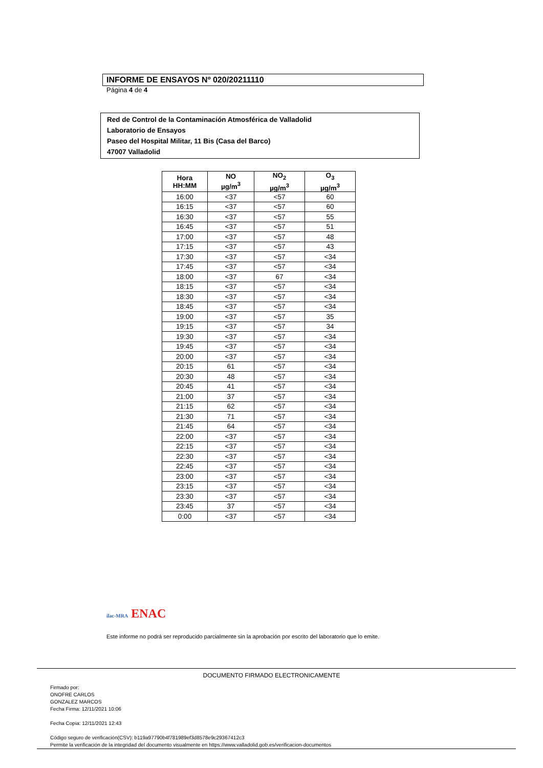INFORME DE ENSAYOS Nº 020/20211110
Página 4 de 4
Red de Control de la Contaminación Atmosférica de Valladolid
Laboratorio de Ensayos
Paseo del Hospital Militar, 11 Bis (Casa del Barco)
47007 Valladolid
| Hora HH:MM | NO µg/m<sup>3</sup> | NO<sub>2</sub> µg/m<sup>3</sup> | O<sub>3</sub> µg/m<sup>3</sup> |
| --- | --- | --- | --- |
| 16:00 | <37 | <57 | 60 |
| 16:15 | <37 | <57 | 60 |
| 16:30 | <37 | <57 | 55 |
| 16:45 | <37 | <57 | 51 |
| 17:00 | <37 | <57 | 48 |
| 17:15 | <37 | <57 | 43 |
| 17:30 | <37 | <57 | <34 |
| 17:45 | <37 | <57 | <34 |
| 18:00 | <37 | 67 | <34 |
| 18:15 | <37 | <57 | <34 |
| 18:30 | <37 | <57 | <34 |
| 18:45 | <37 | <57 | <34 |
| 19:00 | <37 | <57 | 35 |
| 19:15 | <37 | <57 | 34 |
| 19:30 | <37 | <57 | <34 |
| 19:45 | <37 | <57 | <34 |
| 20:00 | <37 | <57 | <34 |
| 20:15 | 61 | <57 | <34 |
| 20:30 | 48 | <57 | <34 |
| 20:45 | 41 | <57 | <34 |
| 21:00 | 37 | <57 | <34 |
| 21:15 | 62 | <57 | <34 |
| 21:30 | 71 | <57 | <34 |
| 21:45 | 64 | <57 | <34 |
| 22:00 | <37 | <57 | <34 |
| 22:15 | <37 | <57 | <34 |
| 22:30 | <37 | <57 | <34 |
| 22:45 | <37 | <57 | <34 |
| 23:00 | <37 | <57 | <34 |
| 23:15 | <37 | <57 | <34 |
| 23:30 | <37 | <57 | <34 |
| 23:45 | 37 | <57 | <34 |
| 0:00 | <37 | <57 | <34 |
ilac-MRA ENAC
Este informe no podrá ser reproducido parcialmente sin la aprobación por escrito del laboratorio que lo emite.
DOCUMENTO FIRMADO ELECTRONICAMENTE
Firmado por:
ONOFRE CARLOS
GONZALEZ MARCOS
Fecha Firma: 12/11/2021 10:06
Fecha Copia: 12/11/2021 12:43
Código seguro de verificación(CSV): b119a97790b4f781989ef3d8578e9c29367412c3
Permite la verificación de la integridad del documento visualmente en https://www.valladolid.gob.es/verificacion-documentos